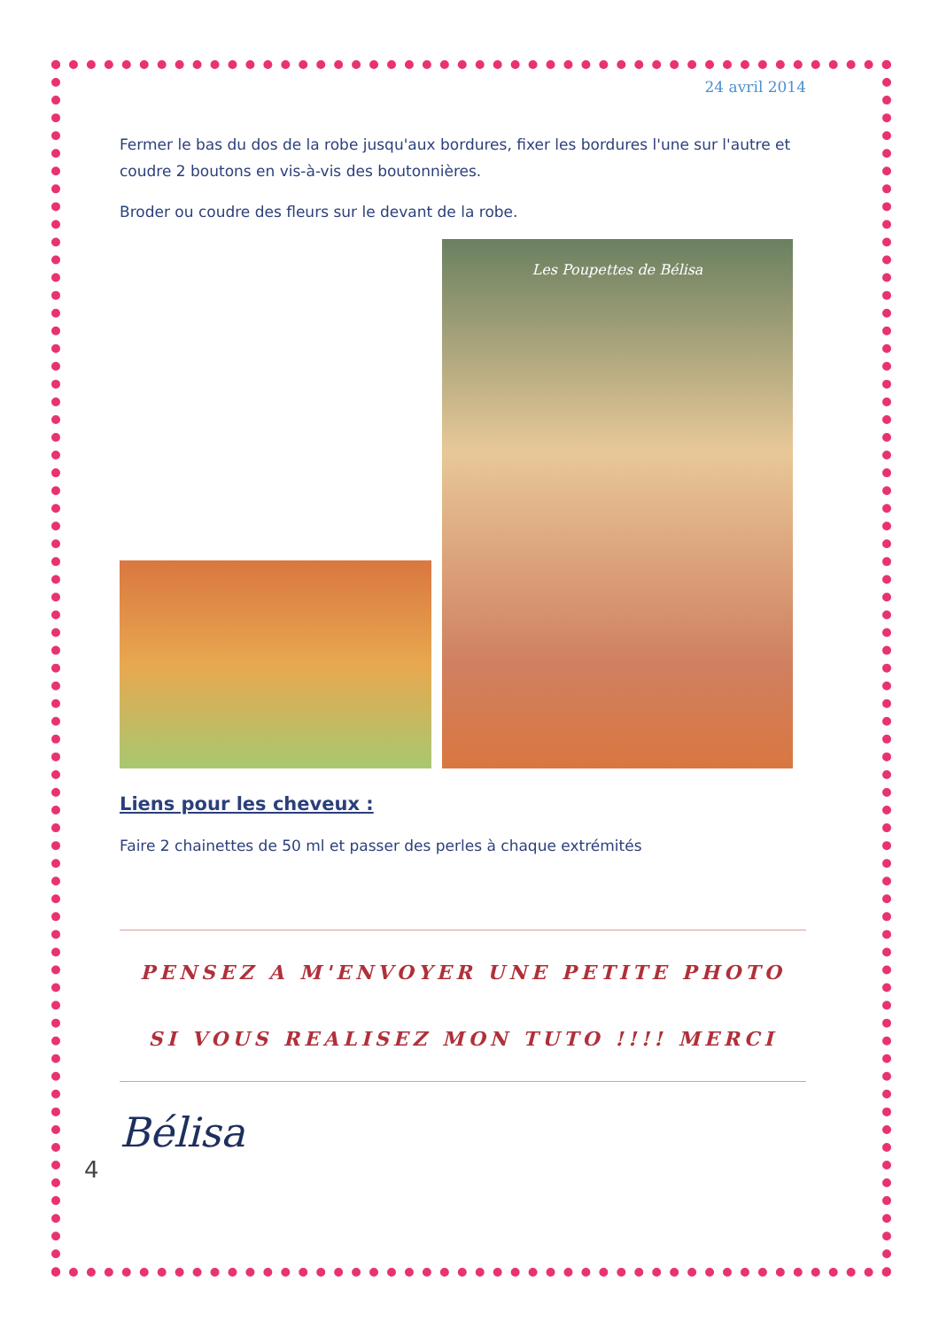24 avril 2014
Fermer le bas du dos de la robe jusqu'aux bordures, fixer les bordures l'une sur l'autre et coudre 2 boutons en vis-à-vis des boutonnières.
Broder ou coudre des fleurs sur le devant de la robe.
Les Poupettes de Bélisa
Liens pour les cheveux :
Faire 2 chainettes de 50 ml et passer des perles à chaque extrémités
PENSEZ A M'ENVOYER UNE PETITE PHOTO
SI VOUS REALISEZ MON TUTO !!!! MERCI
Bélisa
4